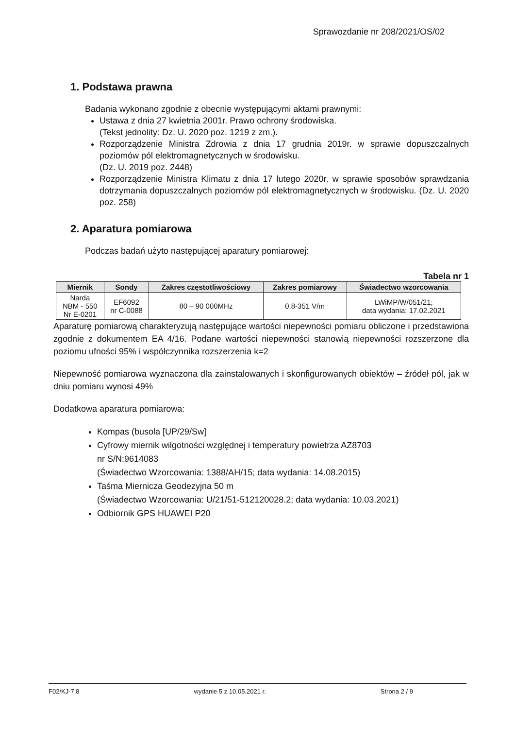Sprawozdanie nr 208/2021/OS/02
1. Podstawa prawna
Badania wykonano zgodnie z obecnie występującymi aktami prawnymi:
Ustawa z dnia 27 kwietnia 2001r. Prawo ochrony środowiska.
(Tekst jednolity: Dz. U. 2020 poz. 1219 z zm.).
Rozporządzenie Ministra Zdrowia z dnia 17 grudnia 2019r. w sprawie dopuszczalnych poziomów pól elektromagnetycznych w środowisku.
(Dz. U. 2019 poz. 2448)
Rozporządzenie Ministra Klimatu z dnia 17 lutego 2020r. w sprawie sposobów sprawdzania dotrzymania dopuszczalnych poziomów pól elektromagnetycznych w środowisku. (Dz. U. 2020 poz. 258)
2. Aparatura pomiarowa
Podczas badań użyto następującej aparatury pomiarowej:
Tabela nr 1
| Miernik | Sondy | Zakres częstotliwościowy | Zakres pomiarowy | Świadectwo wzorcowania |
| --- | --- | --- | --- | --- |
| Narda NBM - 550 Nr E-0201 | EF6092 nr C-0088 | 80 – 90 000MHz | 0,8-351 V/m | LWiMP/W/051/21; data wydania: 17.02.2021 |
Aparaturę pomiarową charakteryzują następujące wartości niepewności pomiaru obliczone i przedstawiona zgodnie z dokumentem EA 4/16. Podane wartości niepewności stanowią niepewności rozszerzone dla poziomu ufności 95% i współczynnika rozszerzenia k=2
Niepewność pomiarowa wyznaczona dla zainstalowanych i skonfigurowanych obiektów – źródeł pól, jak w dniu pomiaru wynosi 49%
Dodatkowa aparatura pomiarowa:
Kompas (busola [UP/29/Sw]
Cyfrowy miernik wilgotności względnej i temperatury powietrza AZ8703
nr S/N:9614083
(Świadectwo Wzorcowania: 1388/AH/15; data wydania: 14.08.2015)
Taśma Miernicza Geodezyjna 50 m
(Świadectwo Wzorcowania: U/21/51-512120028.2; data wydania: 10.03.2021)
Odbiornik GPS HUAWEI P20
F02/KJ-7.8 wydanie 5 z 10.05.2021 r. Strona 2 / 9